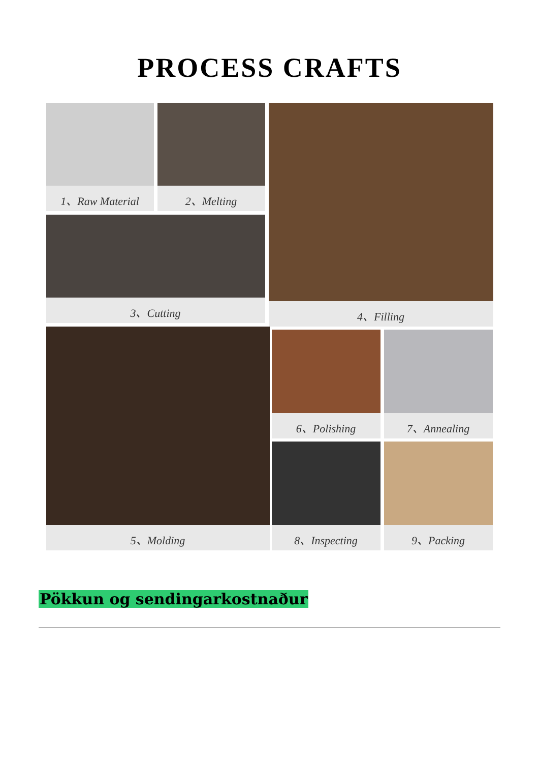PROCESS CRAFTS
1、Raw Material 2、Melting
3、Cutting
4、Filling
5、Molding 6、Polishing 7、Annealing
8、Inspecting 9、Packing
Pökkun og sendingarkostnaður